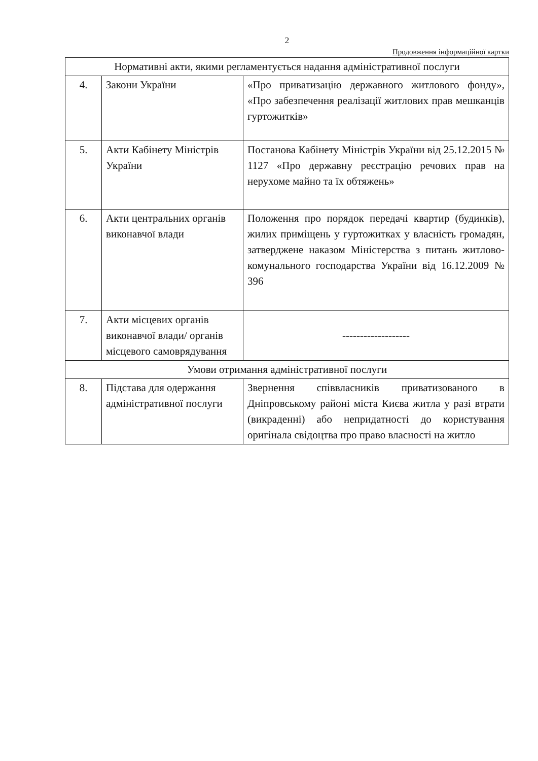2
Продовження інформаційної картки
| Нормативні акти, якими регламентується надання адміністративної послуги | | |
| 4. | Закони України | «Про приватизацію державного житлового фонду», «Про забезпечення реалізації житлових прав мешканців гуртожитків» |
| 5. | Акти Кабінету Міністрів України | Постанова Кабінету Міністрів України від 25.12.2015 № 1127 «Про державну реєстрацію речових прав на нерухоме майно та їх обтяжень» |
| 6. | Акти центральних органів виконавчої влади | Положення про порядок передачі квартир (будинків), жилих приміщень у гуртожитках у власність громадян, затверджене наказом Міністерства з питань житлово-комунального господарства України від 16.12.2009 № 396 |
| 7. | Акти місцевих органів виконавчої влади/ органів місцевого самоврядування | ------------------- |
| Умови отримання адміністративної послуги | | |
| 8. | Підстава для одержання адміністративної послуги | Звернення співвласників приватизованого в Дніпровському районі міста Києва житла у разі втрати (викраденні) або непридатності до користування оригінала свідоцтва про право власності на житло |